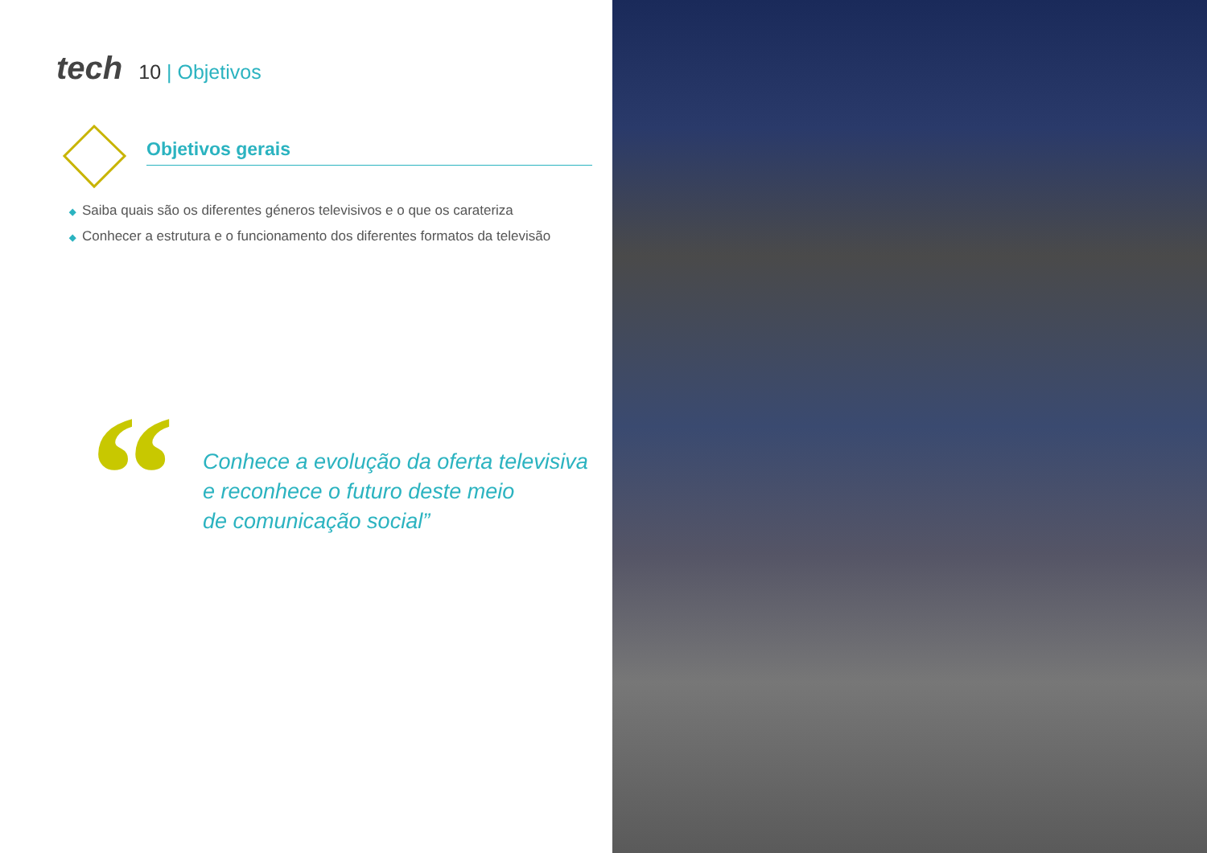tech
10 | Objetivos
Objetivos gerais
◆ Saiba quais são os diferentes géneros televisivos e o que os carateriza
◆ Conhecer a estrutura e o funcionamento dos diferentes formatos da televisão
“
Conhece a evolução da oferta televisiva
e reconhece o futuro deste meio
de comunicação social”